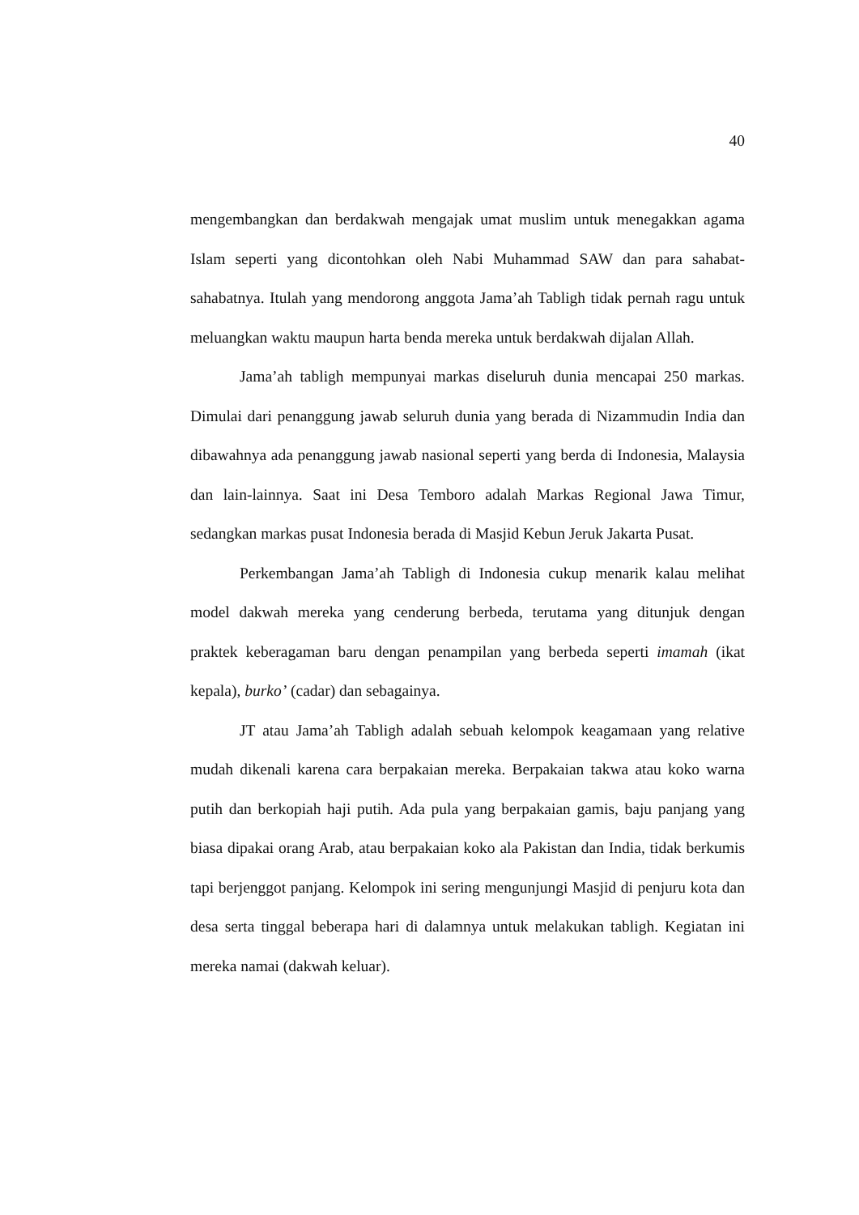40
mengembangkan dan berdakwah mengajak umat muslim untuk menegakkan agama Islam seperti yang dicontohkan oleh Nabi Muhammad SAW dan para sahabat-sahabatnya. Itulah yang mendorong anggota Jama’ah Tabligh tidak pernah ragu untuk meluangkan waktu maupun harta benda mereka untuk berdakwah dijalan Allah.
Jama’ah tabligh mempunyai markas diseluruh dunia mencapai 250 markas. Dimulai dari penanggung jawab seluruh dunia yang berada di Nizammudin India dan dibawahnya ada penanggung jawab nasional seperti yang berda di Indonesia, Malaysia dan lain-lainnya. Saat ini Desa Temboro adalah Markas Regional Jawa Timur, sedangkan markas pusat Indonesia berada di Masjid Kebun Jeruk Jakarta Pusat.
Perkembangan Jama’ah Tabligh di Indonesia cukup menarik kalau melihat model dakwah mereka yang cenderung berbeda, terutama yang ditunjuk dengan praktek keberagaman baru dengan penampilan yang berbeda seperti imamah (ikat kepala), burko’ (cadar) dan sebagainya.
JT atau Jama’ah Tabligh adalah sebuah kelompok keagamaan yang relative mudah dikenali karena cara berpakaian mereka. Berpakaian takwa atau koko warna putih dan berkopiah haji putih. Ada pula yang berpakaian gamis, baju panjang yang biasa dipakai orang Arab, atau berpakaian koko ala Pakistan dan India, tidak berkumis tapi berjenggot panjang. Kelompok ini sering mengunjungi Masjid di penjuru kota dan desa serta tinggal beberapa hari di dalamnya untuk melakukan tabligh. Kegiatan ini mereka namai (dakwah keluar).